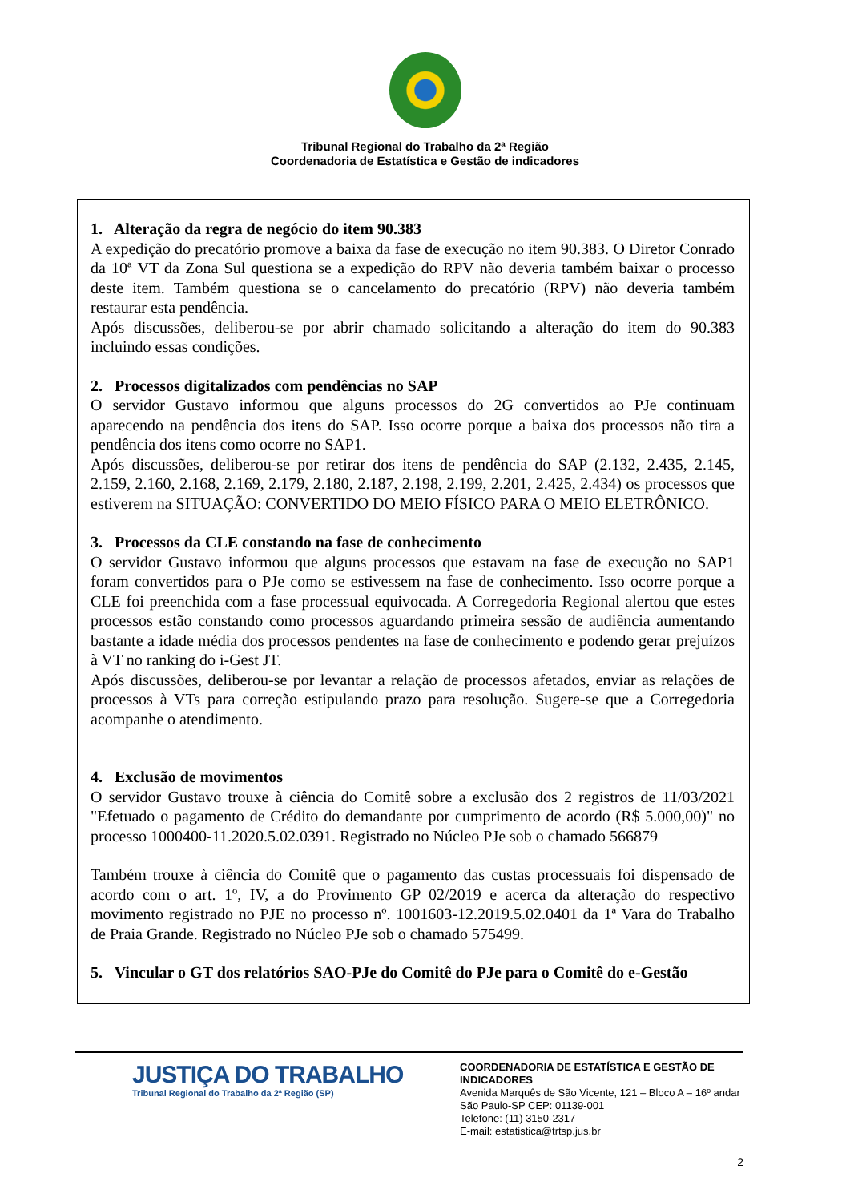Tribunal Regional do Trabalho da 2ª Região
Coordenadoria de Estatística e Gestão de indicadores
1. Alteração da regra de negócio do item 90.383
A expedição do precatório promove a baixa da fase de execução no item 90.383. O Diretor Conrado da 10ª VT da Zona Sul questiona se a expedição do RPV não deveria também baixar o processo deste item. Também questiona se o cancelamento do precatório (RPV) não deveria também restaurar esta pendência.
Após discussões, deliberou-se por abrir chamado solicitando a alteração do item do 90.383 incluindo essas condições.
2. Processos digitalizados com pendências no SAP
O servidor Gustavo informou que alguns processos do 2G convertidos ao PJe continuam aparecendo na pendência dos itens do SAP. Isso ocorre porque a baixa dos processos não tira a pendência dos itens como ocorre no SAP1.
Após discussões, deliberou-se por retirar dos itens de pendência do SAP (2.132, 2.435, 2.145, 2.159, 2.160, 2.168, 2.169, 2.179, 2.180, 2.187, 2.198, 2.199, 2.201, 2.425, 2.434) os processos que estiverem na SITUAÇÃO: CONVERTIDO DO MEIO FÍSICO PARA O MEIO ELETRÔNICO.
3. Processos da CLE constando na fase de conhecimento
O servidor Gustavo informou que alguns processos que estavam na fase de execução no SAP1 foram convertidos para o PJe como se estivessem na fase de conhecimento. Isso ocorre porque a CLE foi preenchida com a fase processual equivocada. A Corregedoria Regional alertou que estes processos estão constando como processos aguardando primeira sessão de audiência aumentando bastante a idade média dos processos pendentes na fase de conhecimento e podendo gerar prejuízos à VT no ranking do i-Gest JT.
Após discussões, deliberou-se por levantar a relação de processos afetados, enviar as relações de processos à VTs para correção estipulando prazo para resolução. Sugere-se que a Corregedoria acompanhe o atendimento.
4. Exclusão de movimentos
O servidor Gustavo trouxe à ciência do Comitê sobre a exclusão dos 2 registros de 11/03/2021 "Efetuado o pagamento de Crédito do demandante por cumprimento de acordo (R$ 5.000,00)" no processo 1000400-11.2020.5.02.0391. Registrado no Núcleo PJe sob o chamado 566879
Também trouxe à ciência do Comitê que o pagamento das custas processuais foi dispensado de acordo com o art. 1º, IV, a do Provimento GP 02/2019 e acerca da alteração do respectivo movimento registrado no PJE no processo nº. 1001603-12.2019.5.02.0401 da 1ª Vara do Trabalho de Praia Grande. Registrado no Núcleo PJe sob o chamado 575499.
5. Vincular o GT dos relatórios SAO-PJe do Comitê do PJe para o Comitê do e-Gestão
JUSTIÇA DO TRABALHO
Tribunal Regional do Trabalho da 2ª Região (SP)
COORDENADORIA DE ESTATÍSTICA E GESTÃO DE
INDICADORES
Avenida Marquês de São Vicente, 121 – Bloco A – 16º andar
São Paulo-SP CEP: 01139-001
Telefone: (11) 3150-2317
E-mail: estatistica@trtsp.jus.br
2